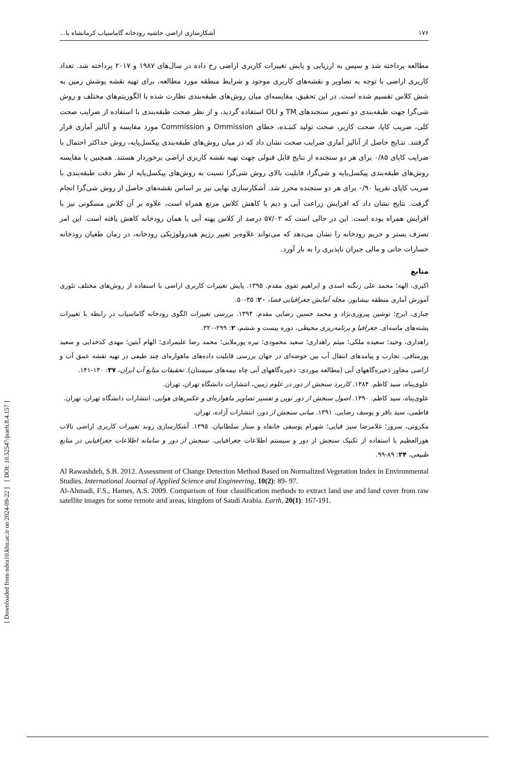[ DOI: 10.52547/jsaeh.8.4.157 ]
[ Downloaded from ndea10.khu.ac.ir on 2024-09-22 ]
۱۷۶ آشکارسازی اراضی حاشیه رودخانه گاماسیاب کرمانشاه با...
مطالعه پرداخته شد و سپس به ارزیابی و پایش تغییرات کاربری اراضی رخ داده در سال‌های ۱۹۸۷ و ۲۰۱۷ پرداخته شد. تعداد کاربری اراضی با توجه به تصاویر و نقشه‌های کاربری موجود و شرایط منطقه مورد مطالعه، برای تهیه نقشه پوشش زمین به شش کلاس تقسیم شده است. در این تحقیق، مقایسه‌ای میان روش‌های طبقه‌بندی نظارت شده با الگوریتم‌های مختلف و روش شی‌گرا جهت طبقه‌بندی دو تصویر سنجندهای TM و OLI استفاده گردید، و از نظر صحت طبقه‌بندی با استفاده از ضرایب صحت کلی، ضریب کاپا، صحت کاربر، صحت تولید کننـده، خطای Ommission و Commission مورد مقایسه و آنالیز آماری قرار گرفتند. نتـایج حاصل از آنالیز آماری ضرایب صحت نشان داد که در میان روش‌های طبقه‌بندی پیکسل‌پایه، روش حداکثر احتمال با ضرایب کاپای ۰/۸۵ برای هر دو سنجنده از نتایج قابل قبولی جهت تهیه نقشه کاربری اراضی برخوردار هستند. همچنین با مقایسه روش‌های طبقه‌بندی پیکسل‌پایه و شی‌گرا، قابلیت بالای روش شی‌گرا نسبت به روش‌های پیکسل‌پایه از نظر دقت طبقه‌بندی با ضریب کاپای تقریبا ۰/۹۰ برای هر دو سنجنده محرز شد. آشکارسازی نهایی نیز بر اساس نقشه‌های حاصل از روش شی‌گرا انجام گرفت. نتایج نشان داد که افزایش زراعت آبی و دیم با کاهش کلاس مرتع همراه است، علاوه بر آن کلاس مسکونی نیز با افزایش همراه بوده است. این در حالی است که ۵۷/۰۲ درصد از کلاس پهنه آبی یا همان رودخانه کاهش یافته است. این امر تصرف بستر و حریم رودخانه را نشان می‌دهد که می‌تواند علاوه‌بر تغییر رژیم هیدرولوژیکی رودخانه، در زمان طغیان رودخانه خسارات جانی و مالی جبران ناپذیری را به بار آورد.
منابع
اکبری، الهه؛ محمد علی زنگنه اسدی و ابراهیم تقوی مقدم. ۱۳۹۵. پایش تغییرات کاربری اراضی با استفاده از روش‌های مختلف تئوری آموزش آماری منطقه نیشابور. مجله آمایش جغرافیایی فضا، ۲۰: ۳۵-۵۰.
جباری، ایرج؛ نوشین پیروزی‌نژاد و محمد حسین رضایی مقدم. ۱۳۹۴. بررسی تغییرات الگوی رودخانه گاماسیاب در رابطه با تغییرات پشته‌های ماسه‌ای. جغرافیا و برنامه‌ریزی محیطی، دوره بیست و ششم، ۲: ۲۹۹-۳۲۰.
راهداری، وحید؛ سعیده ملکی؛ میثم راهداری؛ سعید محمودی؛ نیره پورملایی؛ محمد رضا علیمرادی؛ الهام آبتین؛ مهدی کدخدایی و سعید پورمنافی. تجارب و پیامدهای انتقال آب بین حوضه‌ای در جهان بررسی قابلیت داده‌های ماهواره‌ای چند طیفی در تهیه نقشه عمق آب و اراضی مجاور ذخیره‌گاههای آبی (مطالعه موردی: ذخیره‌گاههای آبی چاه نیمه‌های سیستان). تحقیقات منابع آب ایران، ۳۷: ۱۳۰-۱۴۱.
علوی‌پناه، سید کاظم. ۱۳۸۴. کاربرد سنجش از دور در علوم زمین، انتشارات دانشگاه تهران، تهران.
علوی‌پناه، سید کاظم. ۱۳۹۰. اصول سنجش از دور نوین و تفسیر تصاویر ماهواره‌ای و عکس‌های هوایی، انتشارات دانشگاه تهران، تهران.
فاطمی، سید باقر و یوسف رضایی. ۱۳۹۱. مبانی سنجش از دور، انتشارات آزاده، تهران.
مکرونی، سرور؛ غلامرضا سبز قبایی؛ شهرام یوسفی خانقاه و ستار سلطانیان. ۱۳۹۵. آشکارسازی روند تغییرات کاربری اراضی تالاب هورالعظیم با استفاده از تکنیک سنجش از دور و سیستم اطلاعات جغرافیایی. سنجش از دور و سامانه اطلاعات جغرافیایی در منابع طبیعی، ۲۴: ۸۹-۹۹.
Al Rawashdeh, S.B. 2012. Assessment of Change Detection Method Based on Normalized Vegetation Index in Environmental Studies. International Journal of Applied Science and Engineering, 10(2): 89- 97.
Al-Ahmadi, F.S., Hames, A.S. 2009. Comparison of four classification methods to extract land use and land cover from raw satellite images for some remote arid areas, kingdom of Saudi Arabia. Earth, 20(1): 167-191.